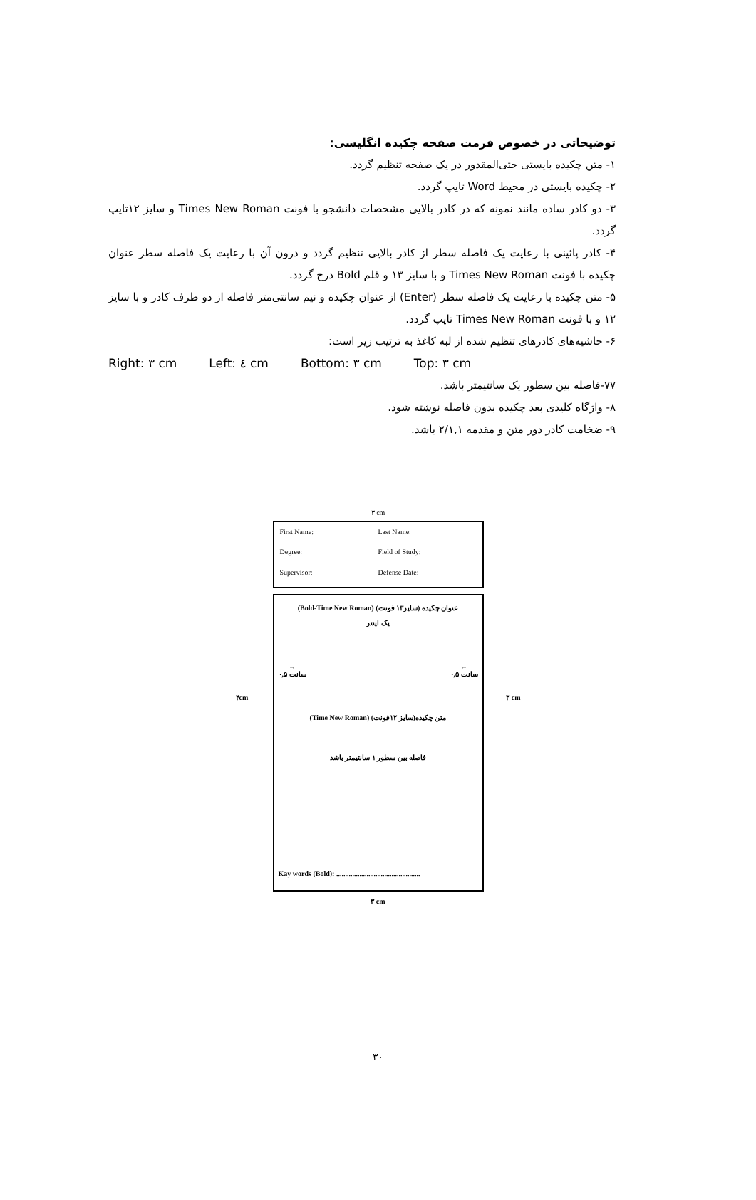توضیحاتی در خصوص فرمت صفحه چکیده انگلیسی:
۱- متن چکیده بایستی حتی‌المقدور در یک صفحه تنظیم گردد.
۲- چکیده بایستی در محیط Word تایپ گردد.
۳- دو کادر ساده مانند نمونه که در کادر بالایی مشخصات دانشجو با فونت Times New Roman و سایز ۱۲تایپ گردد.
۴- کادر پائینی با رعایت یک فاصله سطر از کادر بالایی تنظیم گردد و درون آن با رعایت یک فاصله سطر عنوان چکیده با فونت Times New Roman و با سایز ۱۳ و قلم Bold درج گردد.
۵- متن چکیده با رعایت یک فاصله سطر (Enter) از عنوان چکیده و نیم سانتی‌متر فاصله از دو طرف کادر و با سایز ۱۲ و با فونت Times New Roman تایپ گردد.
۶- حاشیه‌های کادرهای تنظیم شده از لبه کاغذ به ترتیب زیر است:
Right: ۳ cm Left: ٤ cm Bottom: ۳ cm Top: ۳ cm
۷۷-فاصله بین سطور یک سانتیمتر باشد.
۸- واژگاه کلیدی بعد چکیده بدون فاصله نوشته شود.
۹- ضخامت کادر دور متن و مقدمه ۲/۱,۱ باشد.
۳ cm
First Name: Last Name: Degree: Field of Study: Supervisor: Defense Date:
(Bold-Time New Roman) (سایز۱۳ فونت) عنوان چکیده
یک اینتر
→
۰,۵ سانت ←
۰,۵ سانت
(Time New Roman) متن چکیده(سایز ۱۲فونت)
فاصله بین سطور ۱ سانتیمتر باشد
Kay words (Bold): ...............................................
۴cm ۳ cm
۳ cm
۳۰